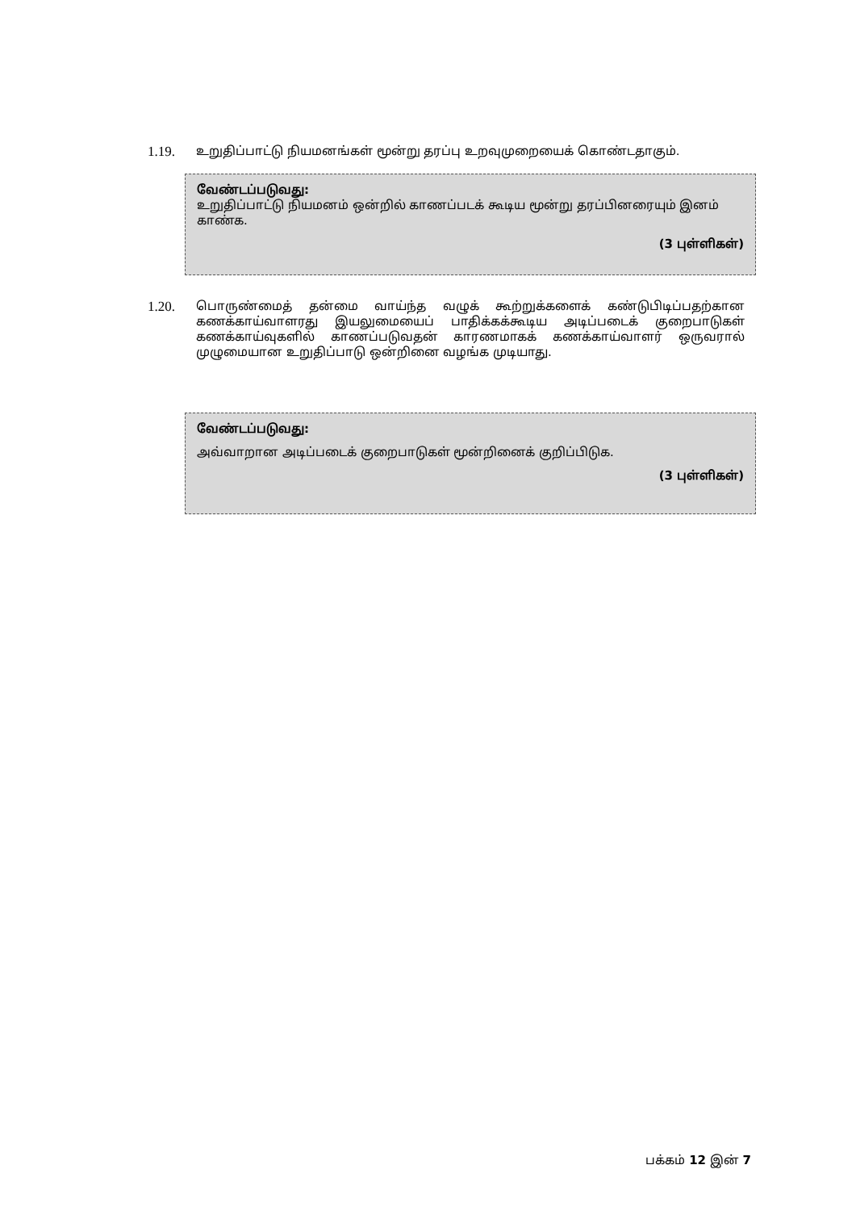1.19. உறுதிப்பாட்டு நியமனங்கள் மூன்று தரப்பு உறவுமுறையைக் கொண்டதாகும்.
வேண்டப்படுவது:
உறுதிப்பாட்டு நியமனம் ஒன்றில் காணப்படக் கூடிய மூன்று தரப்பினரையும் இனம் காண்க.
(3 புள்ளிகள்)
1.20. பொருண்மைத் தன்மை வாய்ந்த வழுக் கூற்றுக்களைக் கண்டுபிடிப்பதற்கான கணக்காய்வாளரது இயலுமையைப் பாதிக்கக்கூடிய அடிப்படைக் குறைபாடுகள் கணக்காய்வுகளில் காணப்படுவதன் காரணமாகக் கணக்காய்வாளர் ஒருவரால் முழுமையான உறுதிப்பாடு ஒன்றினை வழங்க முடியாது.
வேண்டப்படுவது:
அவ்வாறான அடிப்படைக் குறைபாடுகள் மூன்றினைக் குறிப்பிடுக.
(3 புள்ளிகள்)
பக்கம் 12 இன் 7